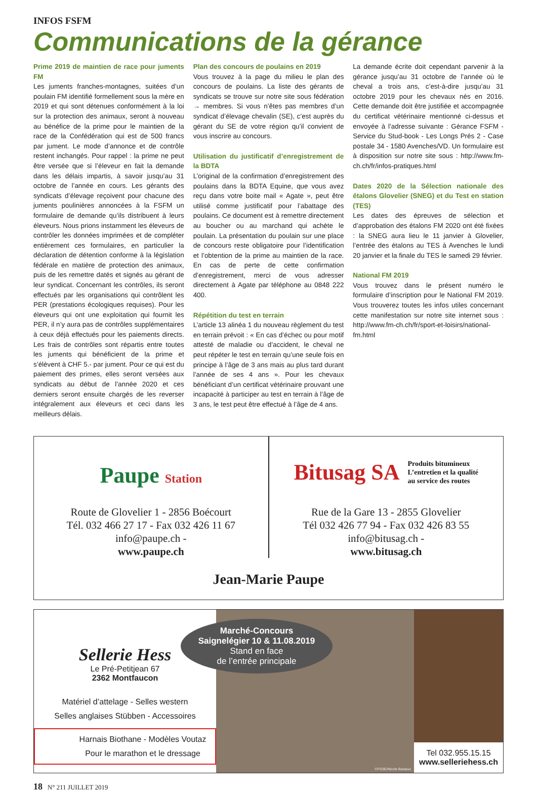INFOS FSFM
Communications de la gérance
Prime 2019 de maintien de race pour juments FM
Les juments franches-montagnes, suitées d’un poulain FM identifié formellement sous la mère en 2019 et qui sont détenues conformément à la loi sur la protection des animaux, seront à nouveau au bénéfice de la prime pour le maintien de la race de la Confédération qui est de 500 francs par jument. Le mode d’annonce et de contrôle restent inchangés. Pour rappel : la prime ne peut être versée que si l’éleveur en fait la demande dans les délais impartis, à savoir jusqu’au 31 octobre de l’année en cours. Les gérants des syndicats d’élevage reçoivent pour chacune des juments poulinières annoncées à la FSFM un formulaire de demande qu’ils distribuent à leurs éleveurs. Nous prions instamment les éleveurs de contrôler les données imprimées et de compléter entièrement ces formulaires, en particulier la déclaration de détention conforme à la législation fédérale en matière de protection des animaux, puis de les remettre datés et signés au gérant de leur syndicat. Concernant les contrôles, ils seront effectués par les organisations qui contrôlent les PER (prestations écologiques requises). Pour les éleveurs qui ont une exploitation qui fournit les PER, il n’y aura pas de contrôles supplémentaires à ceux déjà effectués pour les paiements directs. Les frais de contrôles sont répartis entre toutes les juments qui bénéficient de la prime et s’élèvent à CHF 5.- par jument. Pour ce qui est du paiement des primes, elles seront versées aux syndicats au début de l’année 2020 et ces derniers seront ensuite chargés de les reverser intégralement aux éleveurs et ceci dans les meilleurs délais.
Plan des concours de poulains en 2019
Vous trouvez à la page du milieu le plan des concours de poulains. La liste des gérants de syndicats se trouve sur notre site sous fédération → membres. Si vous n’êtes pas membres d’un syndicat d’élevage chevalin (SE), c’est auprès du gérant du SE de votre région qu’il convient de vous inscrire au concours.
Utilisation du justificatif d’enregistrement de la BDTA
L’original de la confirmation d’enregistrement des poulains dans la BDTA Equine, que vous avez reçu dans votre boite mail « Agate », peut être utilisé comme justificatif pour l’abattage des poulains. Ce document est à remettre directement au boucher ou au marchand qui achète le poulain. La présentation du poulain sur une place de concours reste obligatoire pour l’identification et l’obtention de la prime au maintien de la race. En cas de perte de cette confirmation d’enregistrement, merci de vous adresser directement à Agate par téléphone au 0848 222 400.
Répétition du test en terrain
L’article 13 alinéa 1 du nouveau règlement du test en terrain prévoit : « En cas d’échec ou pour motif attesté de maladie ou d’accident, le cheval ne peut répéter le test en terrain qu’une seule fois en principe à l’âge de 3 ans mais au plus tard durant l’année de ses 4 ans ». Pour les chevaux bénéficiant d’un certificat vétérinaire prouvant une incapacité à participer au test en terrain à l’âge de 3 ans, le test peut être effectué à l’âge de 4 ans.
La demande écrite doit cependant parvenir à la gérance jusqu’au 31 octobre de l’année où le cheval a trois ans, c’est-à-dire jusqu’au 31 octobre 2019 pour les chevaux nés en 2016. Cette demande doit être justifiée et accompagnée du certificat vétérinaire mentionné ci-dessus et envoyée à l’adresse suivante : Gérance FSFM - Service du Stud-book - Les Longs Prés 2 - Case postale 34 - 1580 Avenches/VD. Un formulaire est à disposition sur notre site sous : http://www.fm-ch.ch/fr/infos-pratiques.html
Dates 2020 de la Sélection nationale des étalons Glovelier (SNEG) et du Test en station (TES)
Les dates des épreuves de sélection et d’approbation des étalons FM 2020 ont été fixées : la SNEG aura lieu le 11 janvier à Glovelier, l’entrée des étalons au TES à Avenches le lundi 20 janvier et la finale du TES le samedi 29 février.
National FM 2019
Vous trouvez dans le présent numéro le formulaire d’inscription pour le National FM 2019. Vous trouverez toutes les infos utiles concernant cette manifestation sur notre site internet sous : http://www.fm-ch.ch/fr/sport-et-loisirs/national-fm.html
Paupe Station
Route de Glovelier 1 - 2856 Boécourt
Tél. 032 466 27 17 - Fax 032 426 11 67
info@paupe.ch -
www.paupe.ch
Bitusag SA Produits bitumineux
L’entretien et la qualité
au service des routes
Rue de la Gare 13 - 2855 Glovelier
Tél 032 426 77 94 - Fax 032 426 83 55
info@bitusag.ch -
www.bitusag.ch
Jean-Marie Paupe
Sellerie Hess
Le Pré-Petitjean 67
2362 Montfaucon
Matériel d’attelage - Selles western
Selles anglaises Stübben - Accessoires
Harnais Biothane - Modèles Voutaz
Pour le marathon et le dressage
Marché-Concours
Saignelégier 10 & 11.08.2019
Stand en face
de l’entrée principale
©FSSE/Nicole Basieux
Tel 032.955.15.15
www.selleriehess.ch
18 N° 211 JUILLET 2019